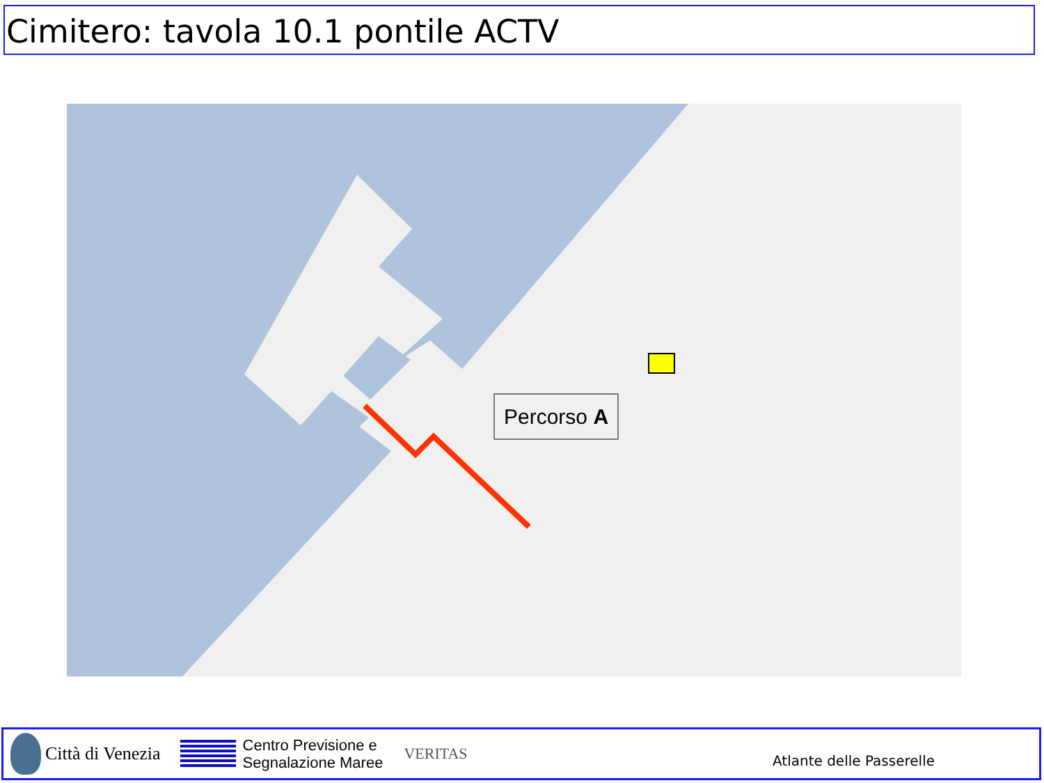Cimitero: tavola 10.1 pontile ACTV
Percorso A
Città di Venezia
Centro Previsione e
Segnalazione Maree
VERITAS
Atlante delle Passerelle